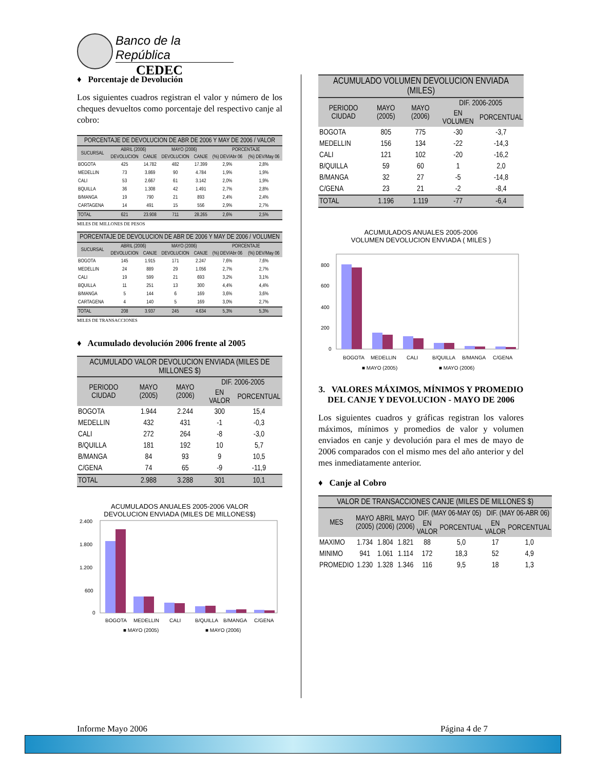Banco de la República
CEDEC
♦ Porcentaje de Devolución
Los siguientes cuadros registran el valor y número de los cheques devueltos como porcentaje del respectivo canje al cobro:
| PORCENTAJE DE DEVOLUCION DE ABR DE 2006 Y MAY DE 2006 / VALOR | | | | | | |
| --- | --- | --- | --- | --- | --- | --- |
| SUCURSAL | ABRIL (2006) | | MAYO (2006) | | PORCENTAJE | |
| | DEVOLUCION | CANJE | DEVOLUCION | CANJE | (%) DEV/Abr 06 | (%) DEV/May 06 |
| BOGOTA | 425 | 14.782 | 482 | 17.399 | 2,9% | 2,8% |
| MEDELLIN | 73 | 3.869 | 90 | 4.784 | 1,9% | 1,9% |
| CALI | 53 | 2.667 | 61 | 3.142 | 2,0% | 1,9% |
| BQUILLA | 36 | 1.308 | 42 | 1.491 | 2,7% | 2,8% |
| B/MANGA | 19 | 790 | 21 | 893 | 2,4% | 2,4% |
| CARTAGENA | 14 | 491 | 15 | 556 | 2,9% | 2,7% |
| TOTAL | 621 | 23.908 | 711 | 28.265 | 2,6% | 2,5% |
MILES DE MILLONES DE PESOS
| PORCENTAJE DE DEVOLUCION DE ABR DE 2006 Y MAY DE 2006 / VOLUMEN | | | | | | |
| --- | --- | --- | --- | --- | --- | --- |
| SUCURSAL | ABRIL (2006) | | MAYO (2006) | | PORCENTAJE | |
| | DEVOLUCION | CANJE | DEVOLUCION | CANJE | (%) DEV/Abr 06 | (%) DEV/May 06 |
| BOGOTA | 145 | 1.915 | 171 | 2.247 | 7,6% | 7,6% |
| MEDELLIN | 24 | 889 | 29 | 1.056 | 2,7% | 2,7% |
| CALI | 19 | 599 | 21 | 693 | 3,2% | 3,1% |
| BQUILLA | 11 | 251 | 13 | 300 | 4,4% | 4,4% |
| B/MANGA | 5 | 144 | 6 | 169 | 3,6% | 3,6% |
| CARTAGENA | 4 | 140 | 5 | 169 | 3,0% | 2,7% |
| TOTAL | 208 | 3.937 | 245 | 4.634 | 5,3% | 5,3% |
MILES DE TRANSACCIONES
♦ Acumulado devolución 2006 frente al 2005
| ACUMULADO VALOR DEVOLUCION ENVIADA (MILES DE MILLONES $) | | | | |
| --- | --- | --- | --- | --- |
| PERIODO CIUDAD | MAYO (2005) | MAYO (2006) | DIF. 2006-2005 | |
| | | | EN VALOR | PORCENTUAL |
| BOGOTA | 1.944 | 2.244 | 300 | 15,4 |
| MEDELLIN | 432 | 431 | -1 | -0,3 |
| CALI | 272 | 264 | -8 | -3,0 |
| B/QUILLA | 181 | 192 | 10 | 5,7 |
| B/MANGA | 84 | 93 | 9 | 10,5 |
| C/GENA | 74 | 65 | -9 | -11,9 |
| TOTAL | 2.988 | 3.288 | 301 | 10,1 |
ACUMULADOS ANUALES 2005-2006 VALOR
DEVOLUCION ENVIADA (MILES DE MILLONES$)
2.400
1.800
1.200
600
0
BOGOTA
MEDELLIN
CALI
B/QUILLA
B/MANGA
C/GENA
■ MAYO (2005)
■ MAYO (2006)
| ACUMULADO VOLUMEN DEVOLUCION ENVIADA (MILES) | | | | |
| --- | --- | --- | --- | --- |
| PERIODO CIUDAD | MAYO (2005) | MAYO (2006) | DIF. 2006-2005 | |
| | | | EN VOLUMEN | PORCENTUAL |
| BOGOTA | 805 | 775 | -30 | -3,7 |
| MEDELLIN | 156 | 134 | -22 | -14,3 |
| CALI | 121 | 102 | -20 | -16,2 |
| B/QUILLA | 59 | 60 | 1 | 2,0 |
| B/MANGA | 32 | 27 | -5 | -14,8 |
| C/GENA | 23 | 21 | -2 | -8,4 |
| TOTAL | 1.196 | 1.119 | -77 | -6,4 |
ACUMULADOS ANUALES 2005-2006
VOLUMEN DEVOLUCION ENVIADA ( MILES )
800
600
400
200
0
BOGOTA
MEDELLIN
CALI
B/QUILLA
B/MANGA
C/GENA
■ MAYO (2005)
■ MAYO (2006)
3. VALORES MÁXIMOS, MÍNIMOS Y PROMEDIO DEL CANJE Y DEVOLUCION - MAYO DE 2006
Los siguientes cuadros y gráficas registran los valores máximos, mínimos y promedios de valor y volumen enviados en canje y devolución para el mes de mayo de 2006 comparados con el mismo mes del año anterior y del mes inmediatamente anterior.
♦ Canje al Cobro
| VALOR DE TRANSACCIONES CANJE (MILES DE MILLONES $) | | | | | | | |
| --- | --- | --- | --- | --- | --- | --- | --- |
| MES | MAYO (2005) | ABRIL (2006) | MAYO (2006) | DIF. (MAY 06-MAY 05) | | DIF. (MAY 06-ABR 06) | |
| | | | | EN VALOR | PORCENTUAL | EN VALOR | PORCENTUAL |
| MAXIMO | 1.734 | 1.804 | 1.821 | 88 | 5,0 | 17 | 1,0 |
| MINIMO | 941 | 1.061 | 1.114 | 172 | 18,3 | 52 | 4,9 |
| PROMEDIO | 1.230 | 1.328 | 1.346 | 116 | 9,5 | 18 | 1,3 |
Informe Mayo 2006 Página 4 de 7